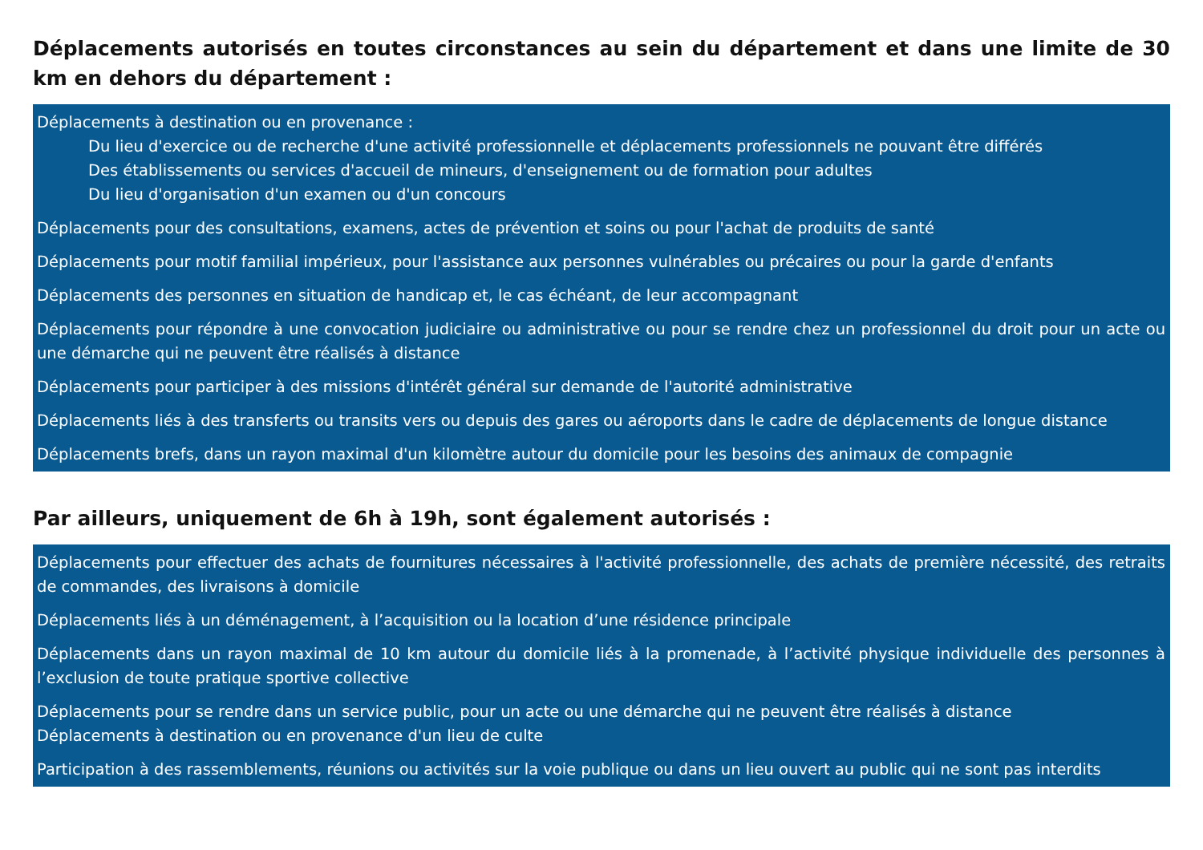Déplacements autorisés en toutes circonstances au sein du département et dans une limite de 30 km en dehors du département :
Déplacements à destination ou en provenance :
Du lieu d'exercice ou de recherche d'une activité professionnelle et déplacements professionnels ne pouvant être différés
Des établissements ou services d'accueil de mineurs, d'enseignement ou de formation pour adultes
Du lieu d'organisation d'un examen ou d'un concours
Déplacements pour des consultations, examens, actes de prévention et soins ou pour l'achat de produits de santé
Déplacements pour motif familial impérieux, pour l'assistance aux personnes vulnérables ou précaires ou pour la garde d'enfants
Déplacements des personnes en situation de handicap et, le cas échéant, de leur accompagnant
Déplacements pour répondre à une convocation judiciaire ou administrative ou pour se rendre chez un professionnel du droit pour un acte ou une démarche qui ne peuvent être réalisés à distance
Déplacements pour participer à des missions d'intérêt général sur demande de l'autorité administrative
Déplacements liés à des transferts ou transits vers ou depuis des gares ou aéroports dans le cadre de déplacements de longue distance
Déplacements brefs, dans un rayon maximal d'un kilomètre autour du domicile pour les besoins des animaux de compagnie
Par ailleurs, uniquement de 6h à 19h, sont également autorisés :
Déplacements pour effectuer des achats de fournitures nécessaires à l'activité professionnelle, des achats de première nécessité, des retraits de commandes, des livraisons à domicile
Déplacements liés à un déménagement, à l’acquisition ou la location d’une résidence principale
Déplacements dans un rayon maximal de 10 km autour du domicile liés à la promenade, à l’activité physique individuelle des personnes à l’exclusion de toute pratique sportive collective
Déplacements pour se rendre dans un service public, pour un acte ou une démarche qui ne peuvent être réalisés à distance
Déplacements à destination ou en provenance d'un lieu de culte
Participation à des rassemblements, réunions ou activités sur la voie publique ou dans un lieu ouvert au public qui ne sont pas interdits